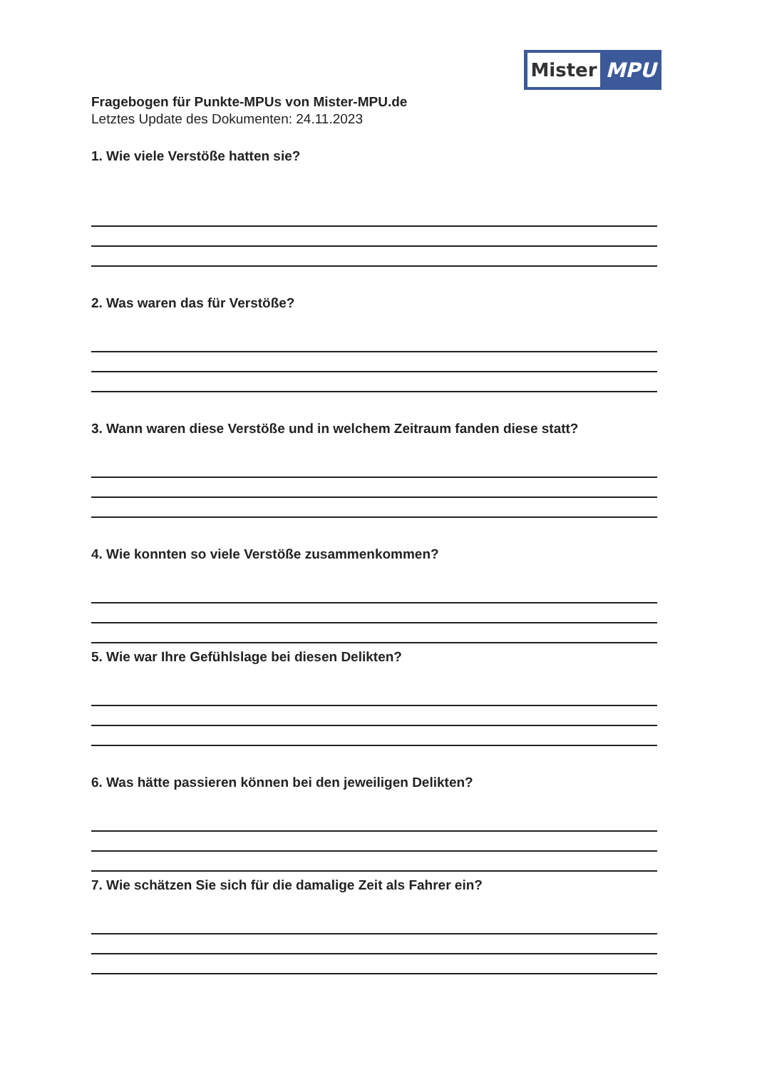Mister
MPU
Fragebogen für Punkte-MPUs von Mister-MPU.de
Letztes Update des Dokumenten: 24.11.2023
1. Wie viele Verstöße hatten sie?
2. Was waren das für Verstöße?
3. Wann waren diese Verstöße und in welchem Zeitraum fanden diese statt?
4. Wie konnten so viele Verstöße zusammenkommen?
5. Wie war Ihre Gefühlslage bei diesen Delikten?
6. Was hätte passieren können bei den jeweiligen Delikten?
7. Wie schätzen Sie sich für die damalige Zeit als Fahrer ein?